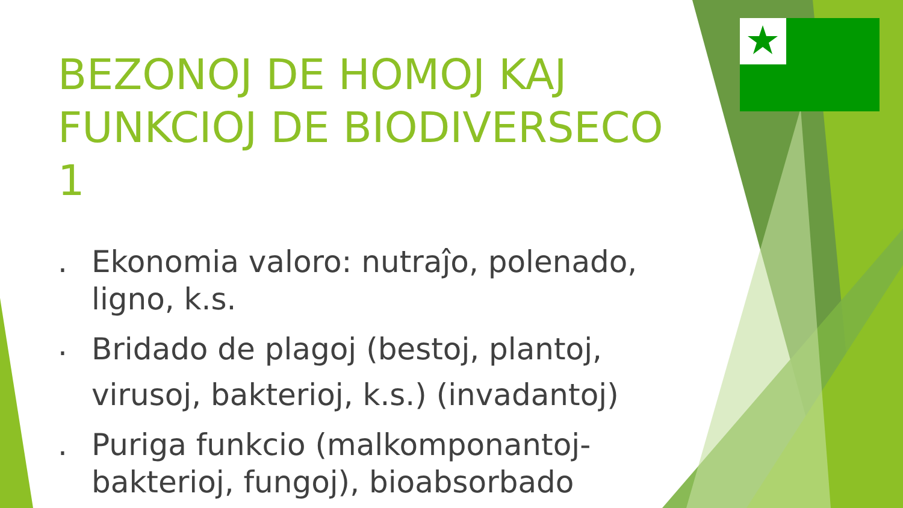BEZONOJ DE HOMOJ KAJ FUNKCIOJ DE BIODIVERSECO 1
. Ekonomia valoro: nutraĵo, polenado, ligno, k.s.
. Bridado de plagoj (bestoj, plantoj, virusoj, bakterioj, k.s.) (invadantoj)
. Puriga funkcio (malkomponantoj- bakterioj, fungoj), bioabsorbado